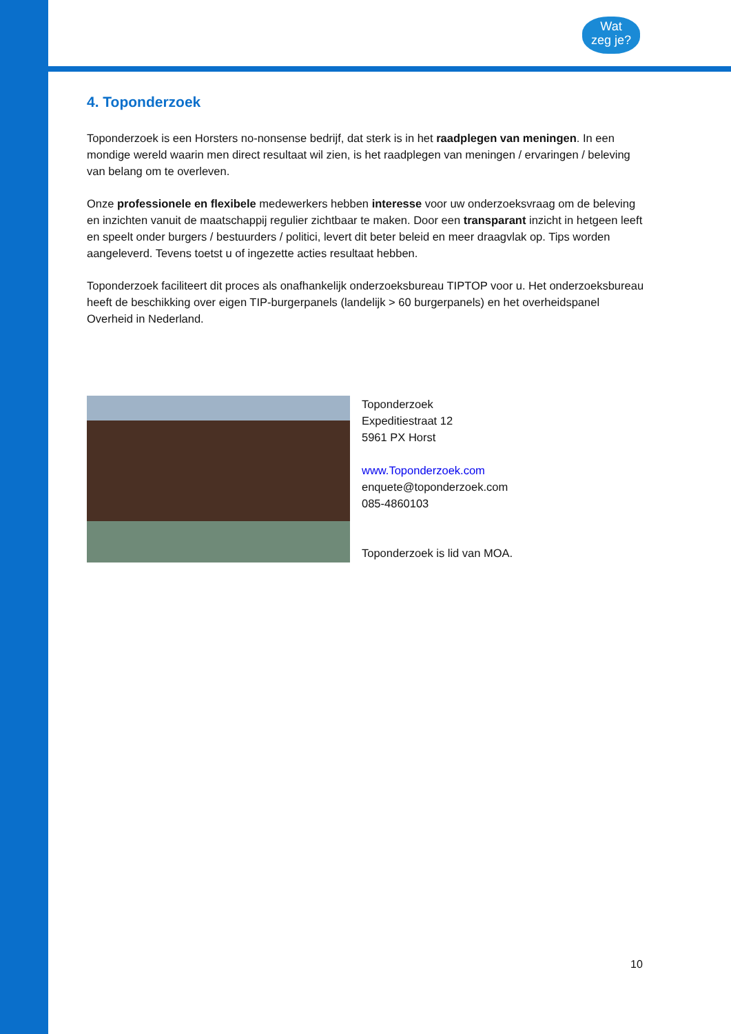Wat
zeg je?
4. Toponderzoek
Toponderzoek is een Horsters no-nonsense bedrijf, dat sterk is in het raadplegen van meningen. In een mondige wereld waarin men direct resultaat wil zien, is het raadplegen van meningen / ervaringen / beleving van belang om te overleven.
Onze professionele en flexibele medewerkers hebben interesse voor uw onderzoeksvraag om de beleving en inzichten vanuit de maatschappij regulier zichtbaar te maken. Door een transparant inzicht in hetgeen leeft en speelt onder burgers / bestuurders / politici, levert dit beter beleid en meer draagvlak op. Tips worden aangeleverd. Tevens toetst u of ingezette acties resultaat hebben.
Toponderzoek faciliteert dit proces als onafhankelijk onderzoeksbureau TIPTOP voor u. Het onderzoeksbureau heeft de beschikking over eigen TIP-burgerpanels (landelijk > 60 burgerpanels) en het overheidspanel Overheid in Nederland.
Toponderzoek
Expeditiestraat 12
5961 PX Horst
www.Toponderzoek.com
enquete@toponderzoek.com
085-4860103
Toponderzoek is lid van MOA.
10